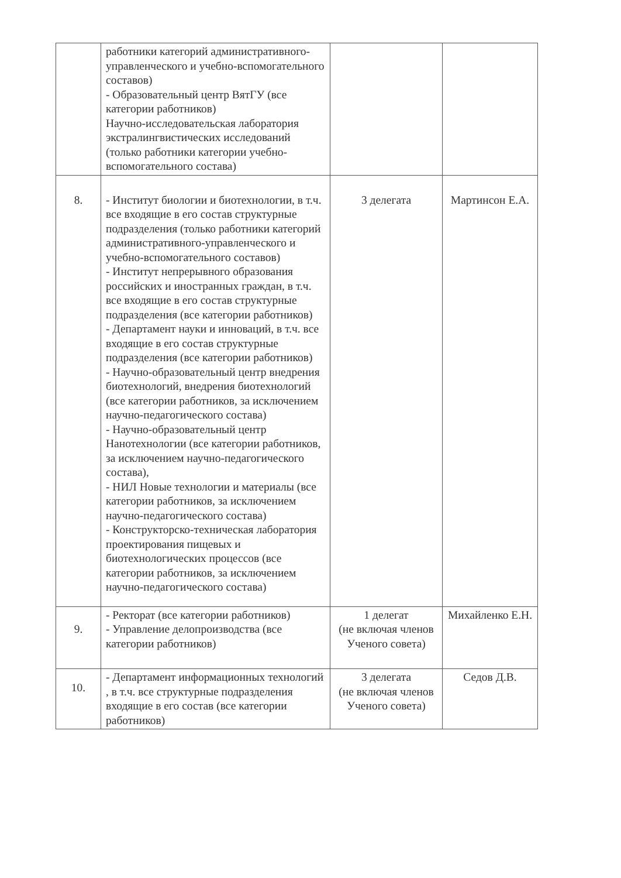| | работники категорий административного-управленческого и учебно-вспомогательного составов) - Образовательный центр ВятГУ (все категории работников) Научно-исследовательская лаборатория экстралингвистических исследований (только работники категории учебно-вспомогательного состава) | | |
| 8. | - Институт биологии и биотехнологии, в т.ч. все входящие в его состав структурные подразделения (только работники категорий административного-управленческого и учебно-вспомогательного составов) - Институт непрерывного образования российских и иностранных граждан, в т.ч. все входящие в его состав структурные подразделения (все категории работников) - Департамент науки и инноваций, в т.ч. все входящие в его состав структурные подразделения (все категории работников) - Научно-образовательный центр внедрения биотехнологий, внедрения биотехнологий (все категории работников, за исключением научно-педагогического состава) - Научно-образовательный центр Нанотехнологии (все категории работников, за исключением научно-педагогического состава), - НИЛ Новые технологии и материалы (все категории работников, за исключением научно-педагогического состава) - Конструкторско-техническая лаборатория проектирования пищевых и биотехнологических процессов (все категории работников, за исключением научно-педагогического состава) | 3 делегата | Мартинсон Е.А. |
| 9. | - Ректорат (все категории работников) - Управление делопроизводства (все категории работников) | 1 делегат (не включая членов Ученого совета) | Михайленко Е.Н. |
| 10. | - Департамент информационных технологий , в т.ч. все структурные подразделения входящие в его состав (все категории работников) | 3 делегата (не включая членов Ученого совета) | Седов Д.В. |